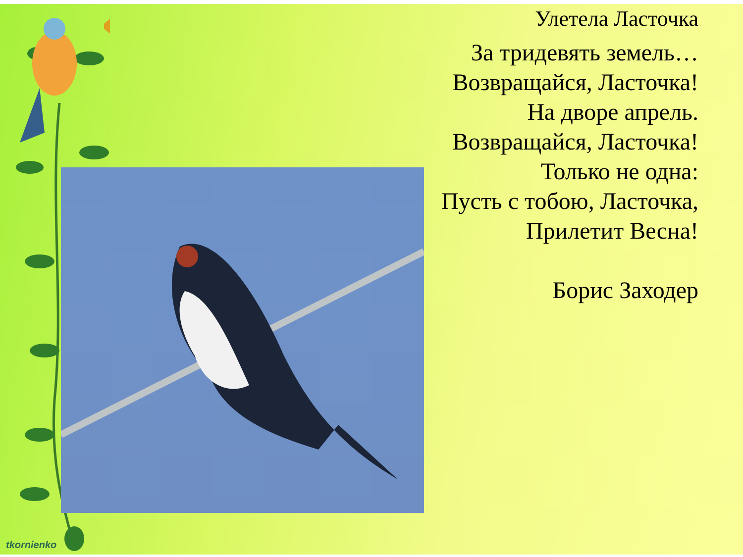Улетела Ласточка
За тридевять земель…
Возвращайся, Ласточка!
На дворе апрель.
Возвращайся, Ласточка!
Только не одна:
Пусть с тобою, Ласточка,
Прилетит Весна!
Борис Заходер
tkornienko